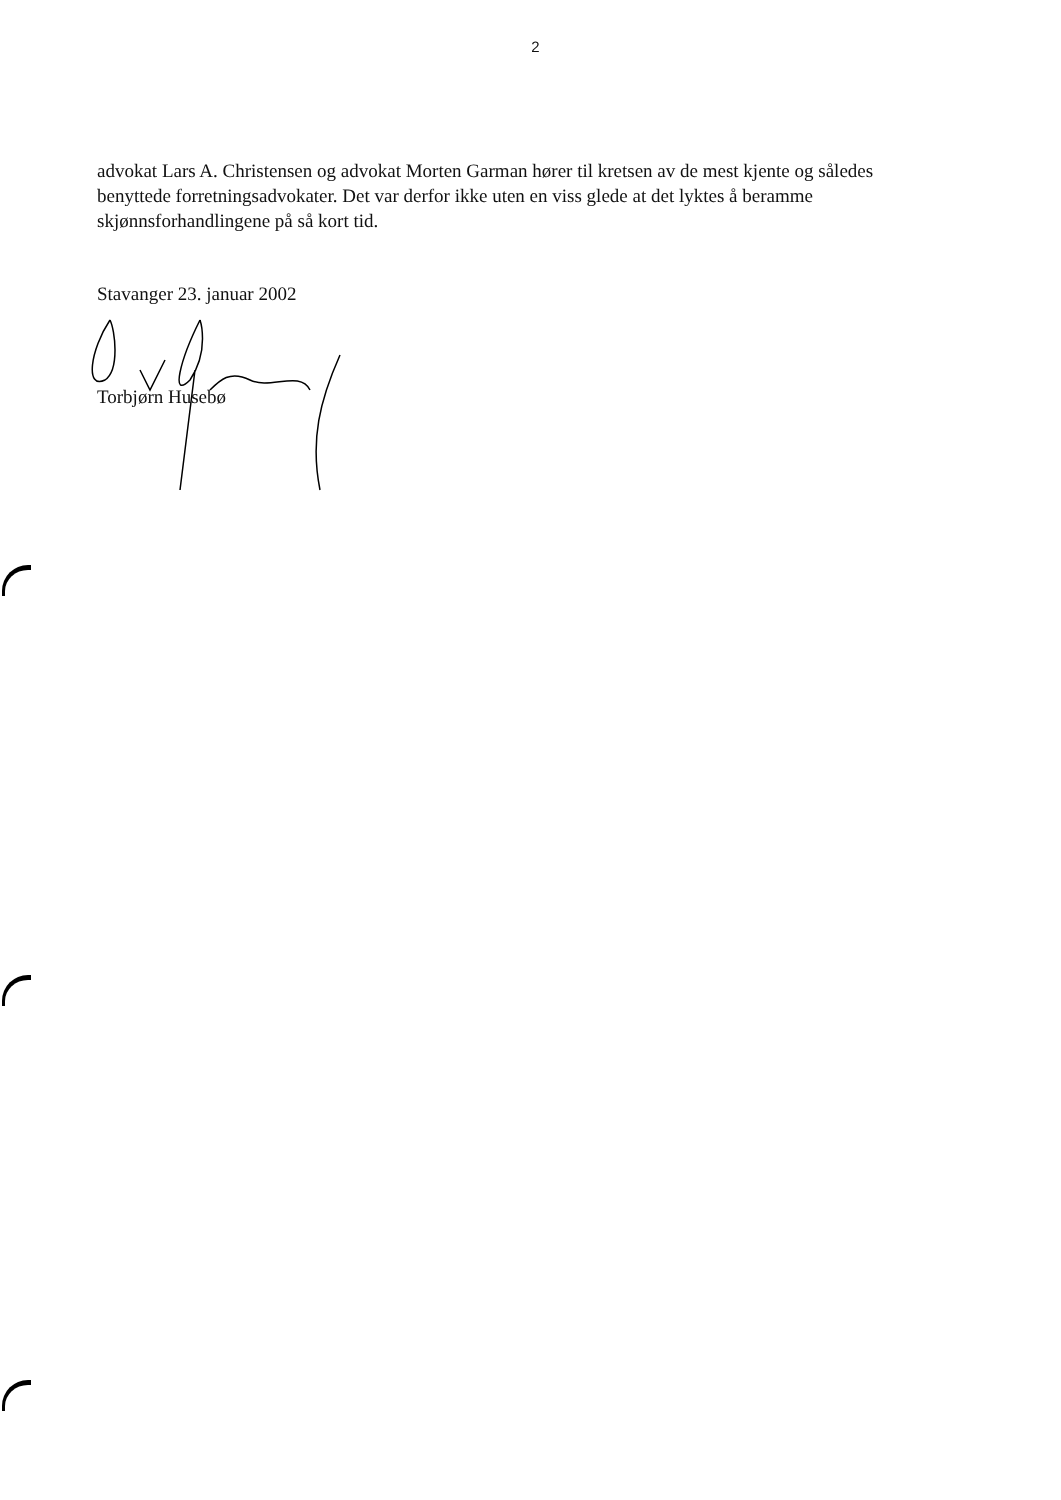2
advokat Lars A. Christensen og advokat Morten Garman hører til kretsen av de mest kjente og således benyttede forretningsadvokater. Det var derfor ikke uten en viss glede at det lyktes å beramme skjønnsforhandlingene på så kort tid.
Stavanger 23. januar 2002
Torbjørn Husebø